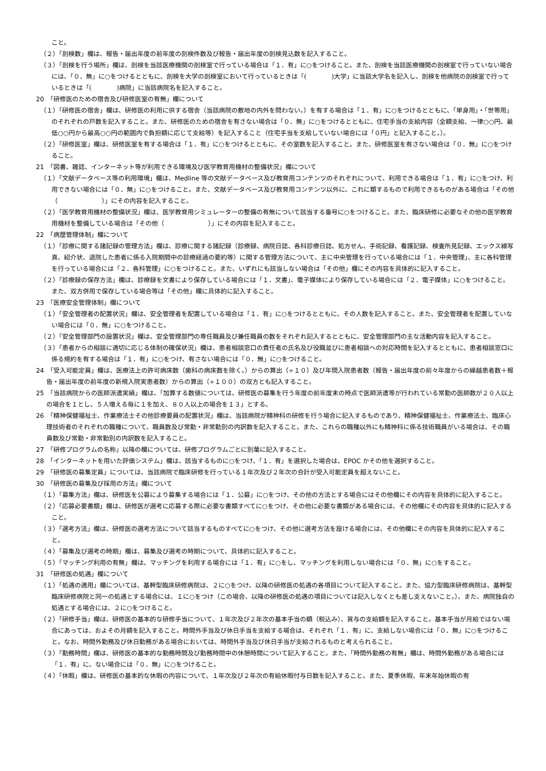こと。
（２）「剖検数」欄は、報告・届出年度の前年度の剖検件数及び報告・届出年度の剖検見込数を記入すること。
（３）「剖検を行う場所」欄は、剖検を当該医療機関の剖検室で行っている場合は「１．有」に○をつけること。また、剖検を当該医療機関の剖検室で行っていない場合には、「０．無」に○をつけるとともに、剖検を大学の剖検室において行っているときは「(　　　　)大学」に当該大学名を記入し、剖検を他病院の剖検室で行っているときは「(　　　　)病院」に当該病院名を記入すること。
20　「研修医のための宿舎及び研修医室の有無」欄について
（１）「研修医の宿舎」欄は、研修医の利用に供する宿舎（当該病院の敷地の内外を問わない。）を有する場合は「１．有」に○をつけるとともに、「単身用」・「世帯用」のそれぞれの戸数を記入すること。また、研修医のための宿舎を有さない場合は「０．無」に○をつけるとともに、住宅手当の支給内容（全額支給、一律○○円、最低○○円から最高○○円の範囲内で負担額に応じて支給等）を記入すること（住宅手当を支給していない場合には「０円」と記入すること。）。
（２）「研修医室」欄は、研修医室を有する場合は「１．有」に○をつけるとともに、その室数を記入すること。また、研修医室を有さない場合は「０．無」に○をつけること。
21　「図書、雑誌、インターネット等が利用できる環境及び医学教育用機材の整備状況」欄について
（１）「文献データベース等の利用環境」欄は、Medline 等の文献データベース及び教育用コンテンツのそれぞれについて、利用できる場合は「１．有」に○をつけ、利用できない場合には「０．無」に○をつけること。また、文献データベース及び教育用コンテンツ以外に、これに類するもので利用できるものがある場合は「その他（　　　　　　　）」にその内容を記入すること。
（２）「医学教育用機材の整備状況」欄は、医学教育用シミュレーターの整備の有無について該当する番号に○をつけること。また、臨床研修に必要なその他の医学教育用機材を整備している場合は「その他（　　　　　　　）」にその内容を記入すること。
22　「病歴管理体制」欄について
（１）「診療に関する諸記録の管理方法」欄は、診療に関する諸記録（診療録、病院日誌、各科診療日誌、処方せん、手術記録、看護記録、検査所見記録、エックス線写真、紹介状、退院した患者に係る入院期間中の診療経過の要約等）に関する管理方法について、主に中央管理を行っている場合には「１．中央管理」、主に各科管理を行っている場合には「２．各科管理」に○をつけること。また、いずれにも該当しない場合は「その他」欄にその内容を具体的に記入すること。
（２）「診療録の保存方法」欄は、診療録を文書により保存している場合には「１．文書」、電子媒体により保存している場合には「２．電子媒体」に○をつけること。また、双方併用で保存している場合等は「その他」欄に具体的に記入すること。
23　「医療安全管理体制」欄について
（１）「安全管理者の配置状況」欄は、安全管理者を配置している場合は「１．有」に○をつけるとともに、その人数を記入すること。また、安全管理者を配置していない場合には「０．無」に○をつけること。
（２）「安全管理部門の設置状況」欄は、安全管理部門の専任職員及び兼任職員の数をそれぞれ記入するとともに、安全管理部門の主な活動内容を記入すること。
（３）「患者からの相談に適切に応じる体制の確保状況」欄は、患者相談窓口の責任者の氏名及び役職並びに患者相談への対応時間を記入するとともに、患者相談窓口に係る規約を有する場合は「１．有」に○をつけ、有さない場合には「０．無」に○をつけること。
24　「受入可能定員」欄は、医療法上の許可病床数（歯科の病床数を除く。）からの算出（÷１０）及び年間入院患者数（報告・届出年度の前々年度からの繰越患者数＋報告・届出年度の前年度の新規入院実患者数）からの算出（÷１００）の双方とも記入すること。
25　「当該病院からの医師派遣実績」欄は、「加算する数値については、研修医の募集を行う年度の前年度末の時点で医師派遣等が行われている常勤の医師数が２０人以上の場合を１とし、５人増える毎に１を加え、８０人以上の場合を１３」とする。
26　「精神保健福祉士、作業療法士その他診療要員の配置状況」欄は、当該病院が精神科の研修を行う場合に記入するものであり、精神保健福祉士、作業療法士、臨床心理技術者のそれぞれの職種について、職員数及び常勤・非常勤別の内訳数を記入すること。また、これらの職種以外にも精神科に係る技術職員がいる場合は、その職員数及び常勤・非常勤別の内訳数を記入すること。
27　「研修プログラムの名称」以降の欄については、研修プログラムごとに別葉に記入すること。
28　「インターネットを用いた評価システム」欄は、該当するものに○をつけ、「１．有」を選択した場合は、EPOC かその他を選択すること。
29　「研修医の募集定員」については、当該病院で臨床研修を行っている１年次及び２年次の合計が受入可能定員を超えないこと。
30　「研修医の募集及び採用の方法」欄について
（１）「募集方法」欄は、研修医を公募により募集する場合には「１．公募」に○をつけ、その他の方法とする場合にはその他欄にその内容を具体的に記入すること。
（２）「応募必要書類」欄は、研修医が選考に応募する際に必要な書類すべてに○をつけ、その他に必要な書類がある場合には、その他欄にその内容を具体的に記入すること。
（３）「選考方法」欄は、研修医の選考方法について該当するものすべてに○をつけ、その他に選考方法を設ける場合には、その他欄にその内容を具体的に記入すること。
（４）「募集及び選考の時期」欄は、募集及び選考の時期について、具体的に記入すること。
（５）「マッチング利用の有無」欄は、マッチングを利用する場合には「１．有」に○をし、マッチングを利用しない場合には「０．無」に○をすること。
31　「研修医の処遇」欄について
（１）「処遇の適用」欄については、基幹型臨床研修病院は、２に○をつけ、以降の研修医の処遇の各項目について記入すること。また、協力型臨床研修病院は、基幹型臨床研修病院と同一の処遇とする場合には、１に○をつけ（この場合、以降の研修医の処遇の項目については記入しなくとも差し支えないこと。）、また、病院独自の処遇とする場合には、２に○をつけること。
（２）「研修手当」欄は、研修医の基本的な研修手当について、１年次及び２年次の基本手当の額（税込み）、賞与の支給額を記入すること。基本手当が月給ではない場合にあっては、およその月額を記入すること。時間外手当及び休日手当を支給する場合は、それぞれ「１．有」に、支給しない場合には「０．無」に○をつけること。なお、時間外勤務及び休日勤務がある場合においては、時間外手当及び休日手当が支給されるものと考えられること。
（３）「勤務時間」欄は、研修医の基本的な勤務時間及び勤務時間中の休憩時間について記入すること。また、「時間外勤務の有無」欄は、時間外勤務がある場合には「１．有」に、ない場合には「０．無」に○をつけること。
（４）「休暇」欄は、研修医の基本的な休暇の内容について、１年次及び２年次の有給休暇付与日数を記入すること。また、夏季休暇、年末年始休暇の有